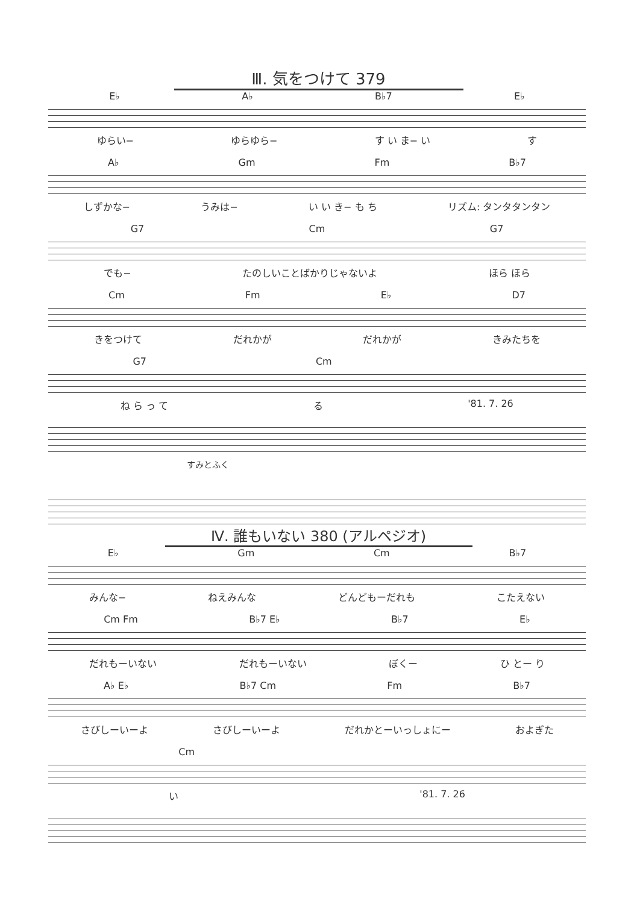Ⅲ. 気をつけて 379
E♭ A♭ B♭7 E♭
ゆらい− ゆらゆら− す い ま− い す
A♭ Gm Fm B♭7
しずかな− うみは− い い き− も ち リズム: タンタタンタン
G7 Cm G7
でも− たのしいことばかりじゃないよ ほら ほら
Cm Fm E♭ D7
きをつけて だれかが だれかが きみたちを
G7 Cm
ね ら っ て る '81. 7. 26
すみとふく
Ⅳ. 誰もいない 380 (アルペジオ)
E♭ Gm Cm B♭7
みんな− ねえみんな どんどもーだれも こたえない
Cm Fm B♭7 E♭ B♭7 E♭
だれもーいない だれもーいない ぼくー ひ とー り
A♭ E♭ B♭7 Cm Fm B♭7
さびしーいーよ さびしーいーよ だれかとーいっしょにー およぎた
Cm
い '81. 7. 26